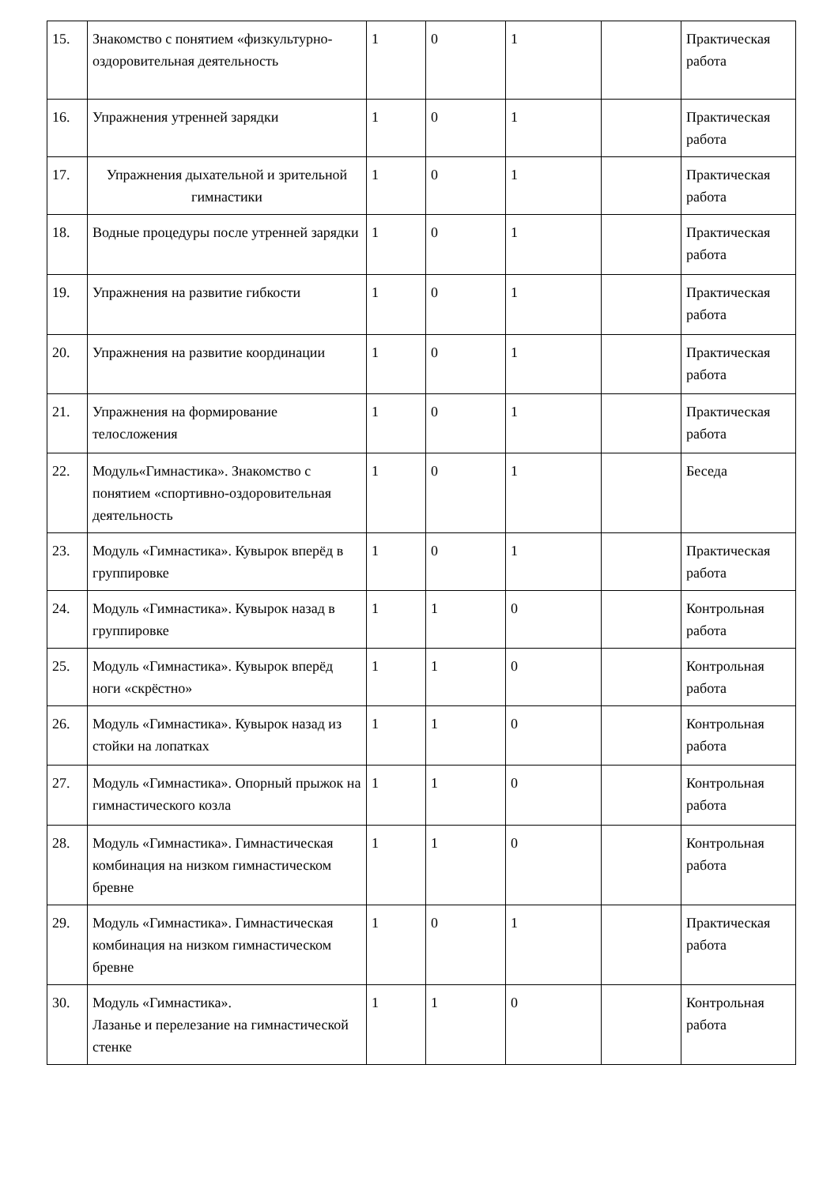| 15. | Знакомство с понятием «физкультурно-оздоровительная деятельность | 1 | 0 | 1 | | Практическая работа |
| 16. | Упражнения утренней зарядки | 1 | 0 | 1 | | Практическая работа |
| 17. | Упражнения дыхательной и зрительной гимнастики | 1 | 0 | 1 | | Практическая работа |
| 18. | Водные процедуры после утренней зарядки | 1 | 0 | 1 | | Практическая работа |
| 19. | Упражнения на развитие гибкости | 1 | 0 | 1 | | Практическая работа |
| 20. | Упражнения на развитие координации | 1 | 0 | 1 | | Практическая работа |
| 21. | Упражнения на формирование телосложения | 1 | 0 | 1 | | Практическая работа |
| 22. | Модуль«Гимнастика». Знакомство с понятием «спортивно-оздоровительная деятельность | 1 | 0 | 1 | | Беседа |
| 23. | Модуль «Гимнастика». Кувырок вперёд в группировке | 1 | 0 | 1 | | Практическая работа |
| 24. | Модуль «Гимнастика». Кувырок назад в группировке | 1 | 1 | 0 | | Контрольная работа |
| 25. | Модуль «Гимнастика». Кувырок вперёд ноги «скрёстно» | 1 | 1 | 0 | | Контрольная работа |
| 26. | Модуль «Гимнастика». Кувырок назад из стойки на лопатках | 1 | 1 | 0 | | Контрольная работа |
| 27. | Модуль «Гимнастика». Опорный прыжок на гимнастического козла | 1 | 1 | 0 | | Контрольная работа |
| 28. | Модуль «Гимнастика». Гимнастическая комбинация на низком гимнастическом бревне | 1 | 1 | 0 | | Контрольная работа |
| 29. | Модуль «Гимнастика». Гимнастическая комбинация на низком гимнастическом бревне | 1 | 0 | 1 | | Практическая работа |
| 30. | Модуль «Гимнастика». Лазанье и перелезание на гимнастической стенке | 1 | 1 | 0 | | Контрольная работа |